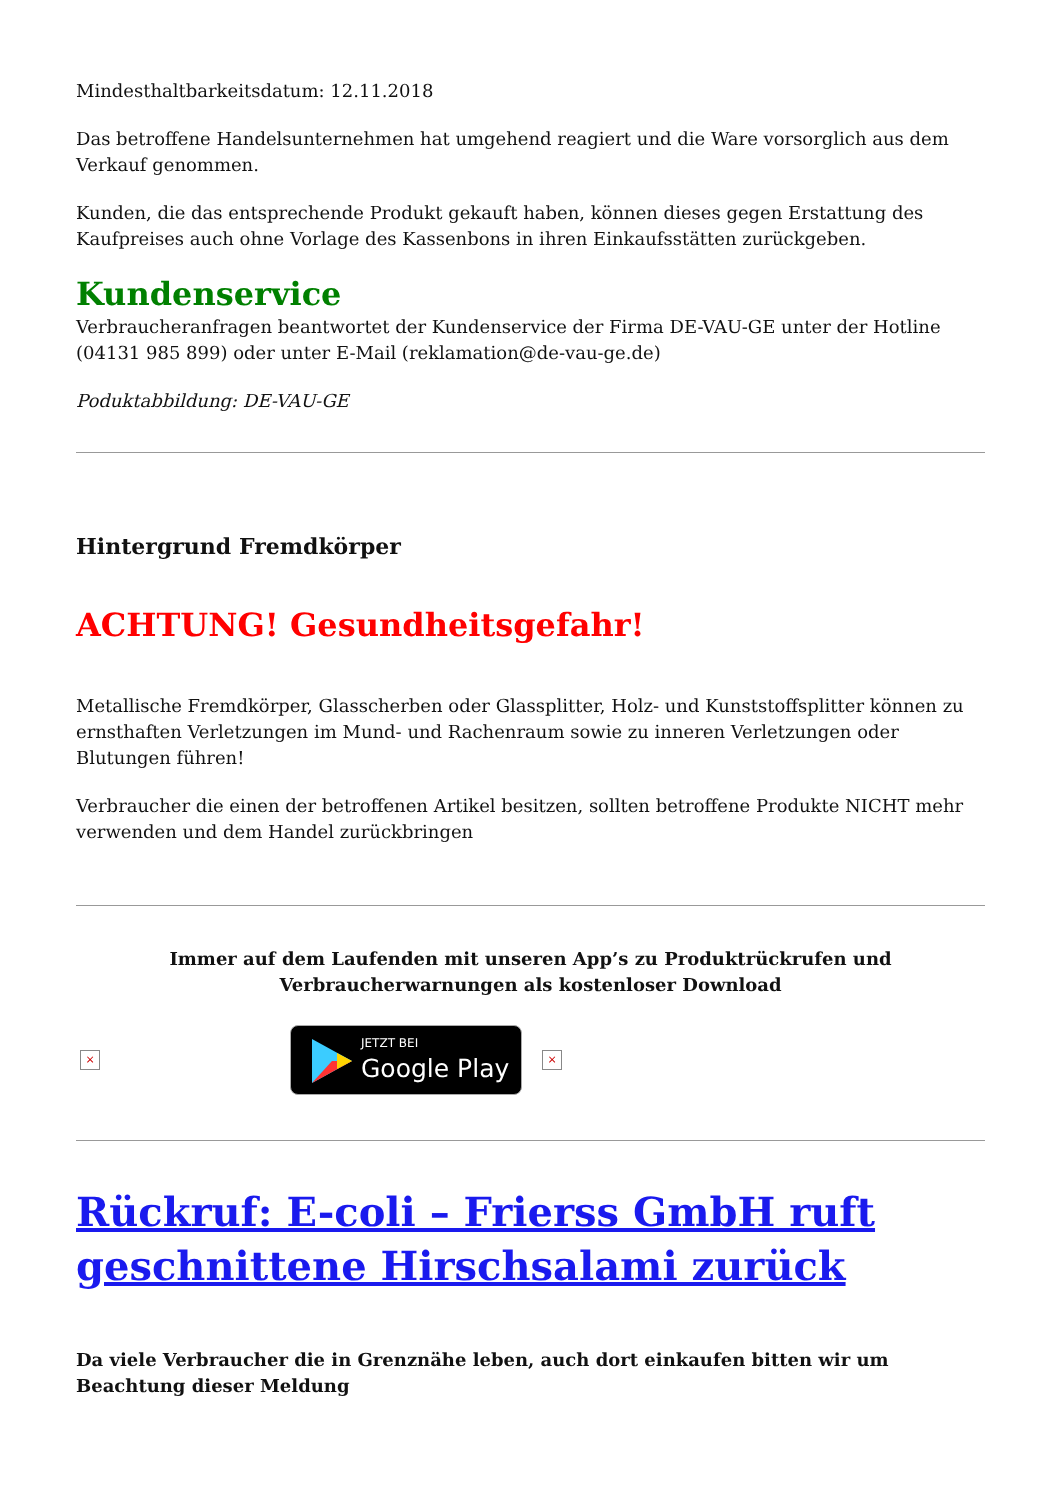Mindesthaltbarkeitsdatum: 12.11.2018
Das betroffene Handelsunternehmen hat umgehend reagiert und die Ware vorsorglich aus dem Verkauf genommen.
Kunden, die das entsprechende Produkt gekauft haben, können dieses gegen Erstattung des Kaufpreises auch ohne Vorlage des Kassenbons in ihren Einkaufsstätten zurückgeben.
Kundenservice
Verbraucheranfragen beantwortet der Kundenservice der Firma DE-VAU-GE unter der Hotline (04131 985 899) oder unter E-Mail (reklamation@de-vau-ge.de)
Poduktabbildung: DE-VAU-GE
Hintergrund Fremdkörper
ACHTUNG! Gesundheitsgefahr!
Metallische Fremdkörper, Glasscherben oder Glassplitter, Holz- und Kunststoffsplitter können zu ernsthaften Verletzungen im Mund- und Rachenraum sowie zu inneren Verletzungen oder Blutungen führen!
Verbraucher die einen der betroffenen Artikel besitzen, sollten betroffene Produkte NICHT mehr verwenden und dem Handel zurückbringen
Immer auf dem Laufenden mit unseren App’s zu Produktrückrufen und Verbraucherwarnungen als kostenloser Download
× JETZT BEI Google Play ×
Rückruf: E-coli – Frierss GmbH ruft geschnittene Hirschsalami zurück
Da viele Verbraucher die in Grenznähe leben, auch dort einkaufen bitten wir um Beachtung dieser Meldung